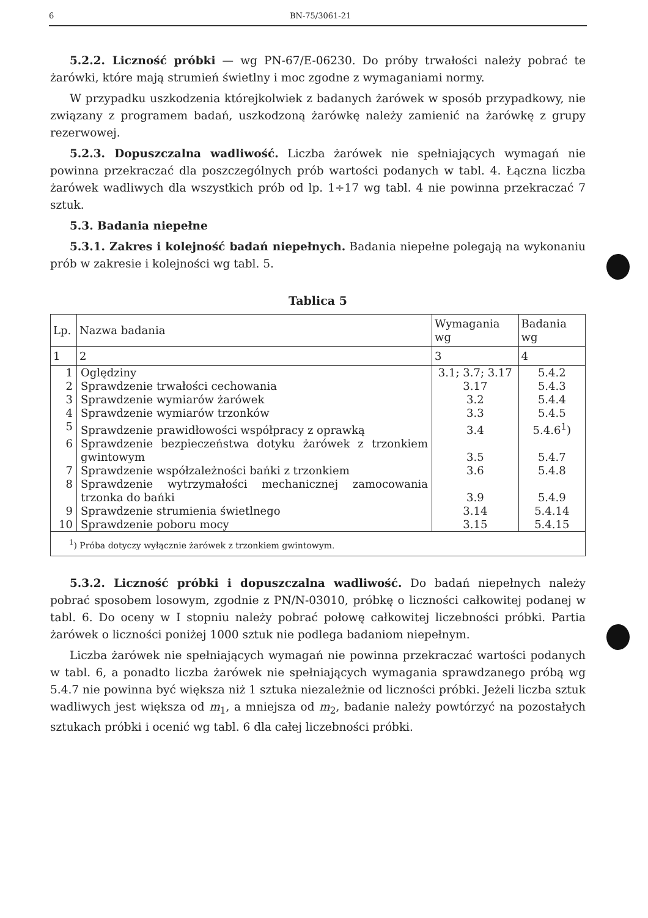6 BN-75/3061-21
5.2.2. Liczność próbki — wg PN-67/E-06230. Do próby trwałości należy pobrać te żarówki, które mają strumień świetlny i moc zgodne z wymaganiami normy.
W przypadku uszkodzenia którejkolwiek z badanych żarówek w sposób przypadkowy, nie związany z programem badań, uszkodzoną żarówkę należy zamienić na żarówkę z grupy rezerwowej.
5.2.3. Dopuszczalna wadliwość. Liczba żarówek nie spełniających wymagań nie powinna przekraczać dla poszczególnych prób wartości podanych w tabl. 4. Łączna liczba żarówek wadliwych dla wszystkich prób od lp. 1÷17 wg tabl. 4 nie powinna przekraczać 7 sztuk.
5.3. Badania niepełne
5.3.1. Zakres i kolejność badań niepełnych. Badania niepełne polegają na wykonaniu prób w zakresie i kolejności wg tabl. 5.
Tablica 5
| Lp. | Nazwa badania | Wymagania wg | Badania wg |
| --- | --- | --- | --- |
| 1 | 2 | 3 | 4 |
| 1 | Oględziny | 3.1; 3.7; 3.17 | 5.4.2 |
| 2 | Sprawdzenie trwałości cechowania | 3.17 | 5.4.3 |
| 3 | Sprawdzenie wymiarów żarówek | 3.2 | 5.4.4 |
| 4 | Sprawdzenie wymiarów trzonków | 3.3 | 5.4.5 |
| 5 | Sprawdzenie prawidłowości współpracy z oprawką | 3.4 | 5.4.6<sup>1</sup>) |
| 6 | Sprawdzenie bezpieczeństwa dotyku żarówek z trzonkiem gwintowym | 3.5 | 5.4.7 |
| 7 | Sprawdzenie współzależności bańki z trzonkiem | 3.6 | 5.4.8 |
| 8 | Sprawdzenie wytrzymałości mechanicznej zamocowania trzonka do bańki | 3.9 | 5.4.9 |
| 9 | Sprawdzenie strumienia świetlnego | 3.14 | 5.4.14 |
| 10 | Sprawdzenie poboru mocy | 3.15 | 5.4.15 |
| <sup>1</sup>) Próba dotyczy wyłącznie żarówek z trzonkiem gwintowym. | | | |
5.3.2. Liczność próbki i dopuszczalna wadliwość. Do badań niepełnych należy pobrać sposobem losowym, zgodnie z PN/N-03010, próbkę o liczności całkowitej podanej w tabl. 6. Do oceny w I stopniu należy pobrać połowę całkowitej liczebności próbki. Partia żarówek o liczności poniżej 1000 sztuk nie podlega badaniom niepełnym.
Liczba żarówek nie spełniających wymagań nie powinna przekraczać wartości podanych w tabl. 6, a ponadto liczba żarówek nie spełniających wymagania sprawdzanego próbą wg 5.4.7 nie powinna być większa niż 1 sztuka niezależnie od liczności próbki. Jeżeli liczba sztuk wadliwych jest większa od m<sub>1</sub>, a mniejsza od m<sub>2</sub>, badanie należy powtórzyć na pozostałych sztukach próbki i ocenić wg tabl. 6 dla całej liczebności próbki.